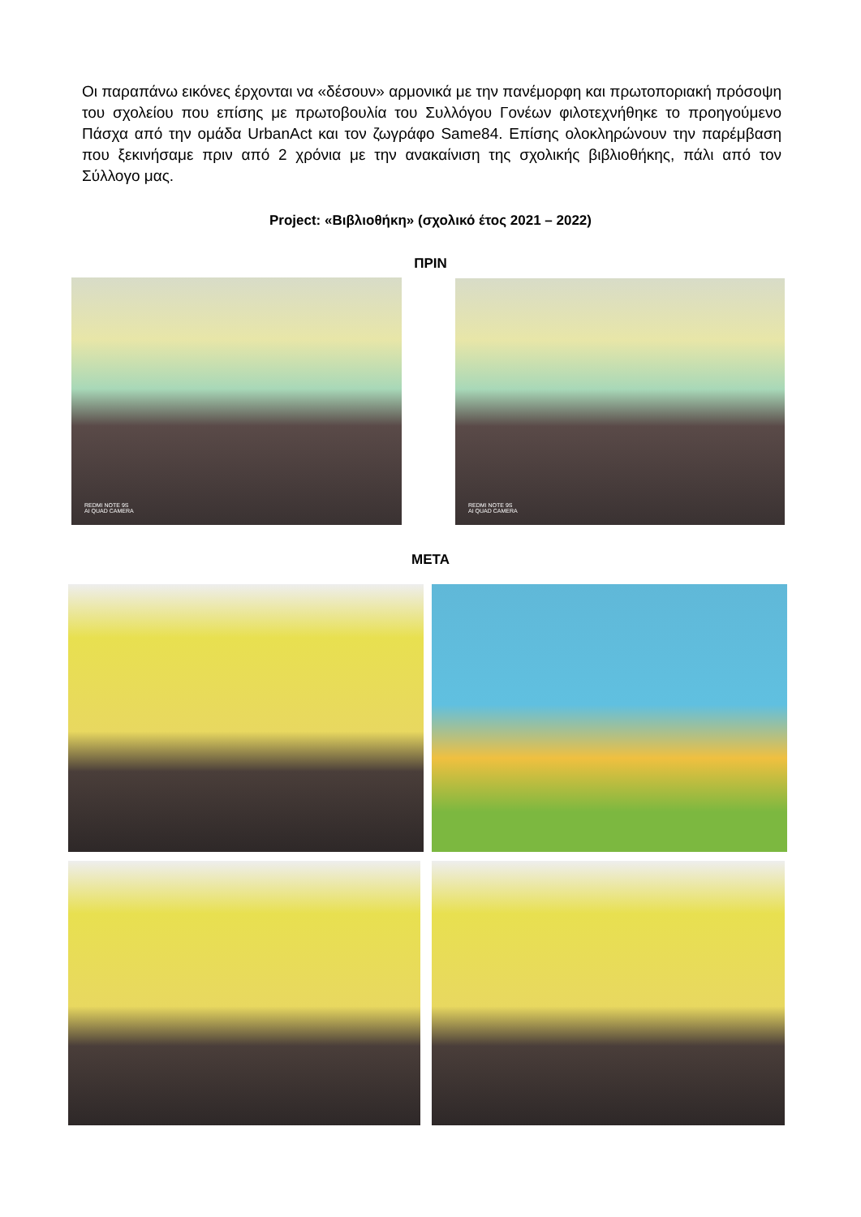Οι παραπάνω εικόνες έρχονται να «δέσουν» αρμονικά με την πανέμορφη και πρωτοποριακή πρόσοψη του σχολείου που επίσης με πρωτοβουλία του Συλλόγου Γονέων φιλοτεχνήθηκε το προηγούμενο Πάσχα από την ομάδα UrbanAct και τον ζωγράφο Same84. Επίσης ολοκληρώνουν την παρέμβαση που ξεκινήσαμε πριν από 2 χρόνια με την ανακαίνιση της σχολικής βιβλιοθήκης, πάλι από τον Σύλλογο μας.
Project: «Βιβλιοθήκη» (σχολικό έτος 2021 – 2022)
ΠΡΙΝ
REDMI NOTE 9S
AI QUAD CAMERA
REDMI NOTE 9S
AI QUAD CAMERA
ΜΕΤΑ